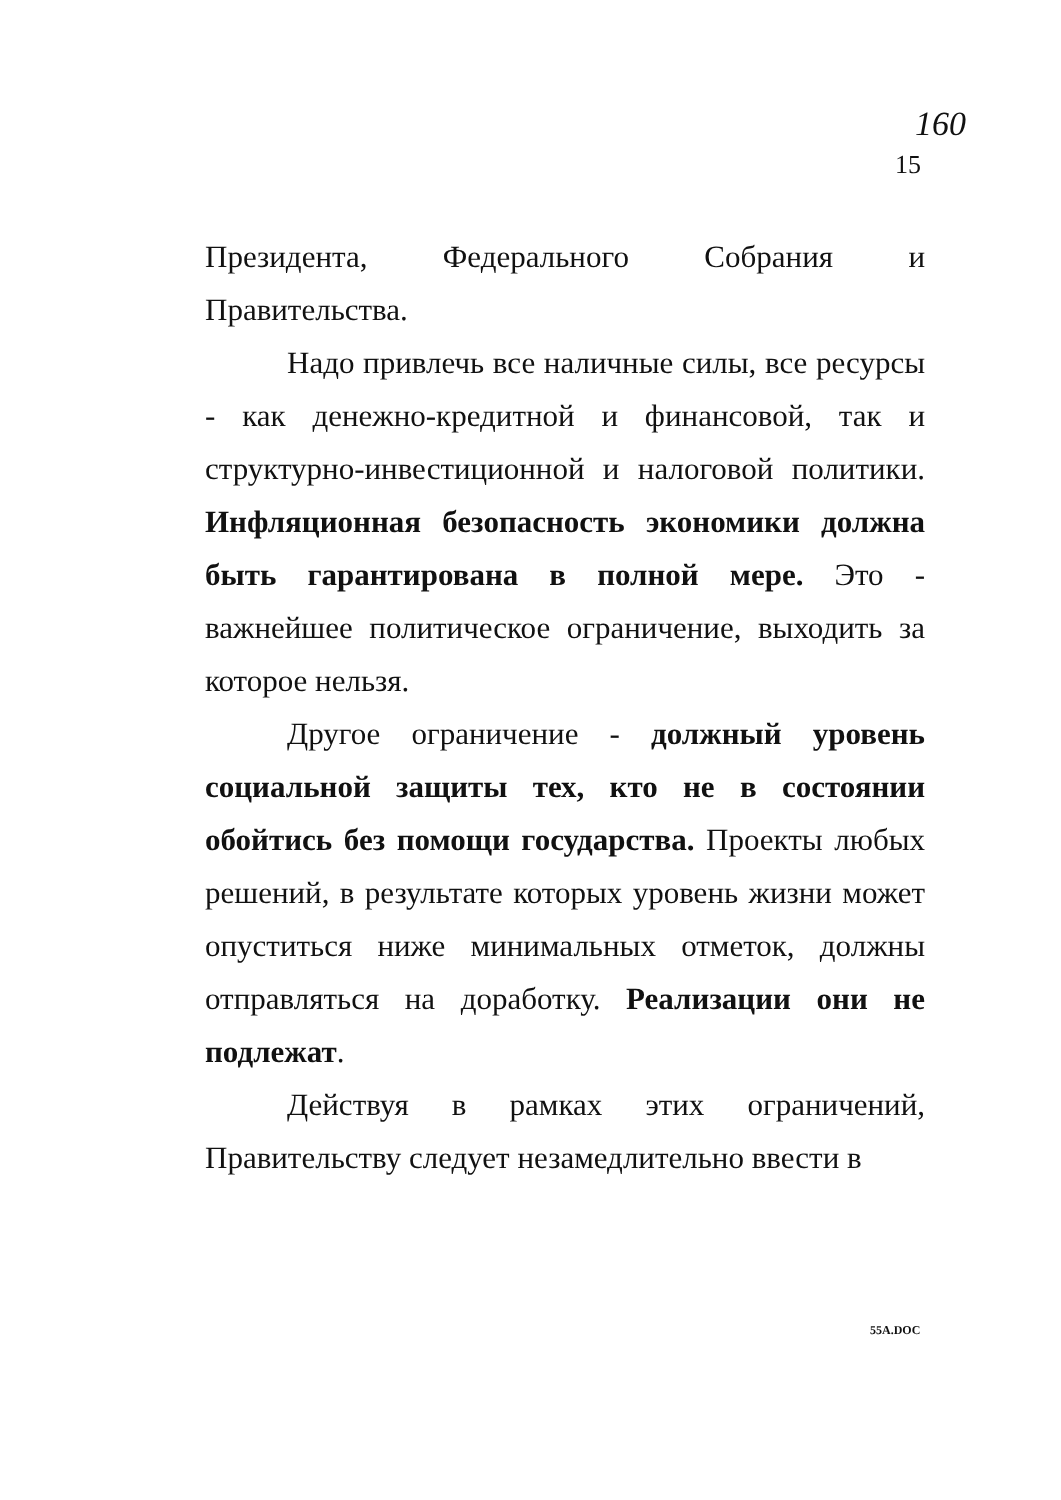160
15
Президента, Федерального Собрания и Правительства.
Надо привлечь все наличные силы, все ресурсы - как денежно-кредитной и финансовой, так и структурно-инвестиционной и налоговой политики. Инфляционная безопасность экономики должна быть гарантирована в полной мере. Это - важнейшее политическое ограничение, выходить за которое нельзя.
Другое ограничение - должный уровень социальной защиты тех, кто не в состоянии обойтись без помощи государства. Проекты любых решений, в результате которых уровень жизни может опуститься ниже минимальных отметок, должны отправляться на доработку. Реализации они не подлежат.
Действуя в рамках этих ограничений, Правительству следует незамедлительно ввести в
55A.DOC